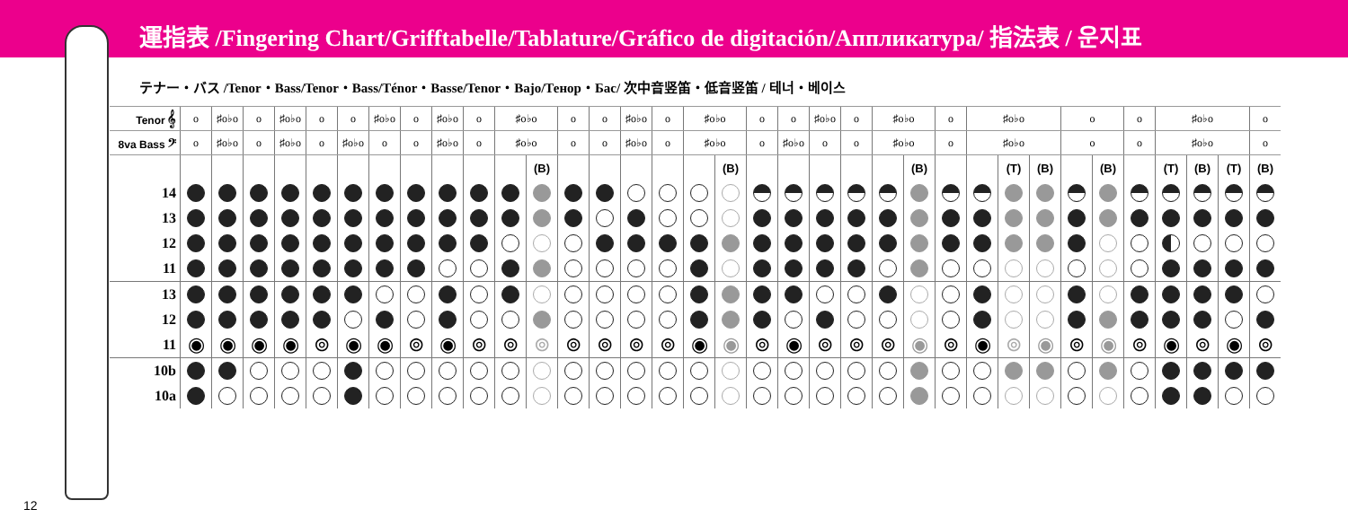運指表 /Fingering Chart/Grifftabelle/Tablature/Gráfico de digitación/Аппликатура/ 指法表 / 운지표
テナー・バス /Tenor・Bass/Tenor・Bass/Ténor・Basse/Tenor・Bajo/Тенор・Бас/ 次中音竖笛・低音竖笛 / 테너・베이스
| Tenor 𝄞 | o | ♯o♭o | o | ♯o♭o | o | o | ♯o♭o | o | ♯o♭o | o | ♯o♭o | | o | o | ♯o♭o | o | ♯o♭o | | o | o | ♯o♭o | o | ♯o♭o | | o | ♯o♭o | | | o | | o | ♯o♭o | | | o |
| 8va Bass 𝄢 | o | ♯o♭o | o | ♯o♭o | o | ♯o♭o | o | o | ♯o♭o | o | ♯o♭o | | o | o | ♯o♭o | o | ♯o♭o | | o | ♯o♭o | o | o | ♯o♭o | | o | ♯o♭o | | | o | | o | ♯o♭o | | | o |
| | | | | | | | | | | | | (B) | | | | | | (B) | | | | | | (B) | | | (T) | (B) | | (B) | | (T) | (B) | (T) | (B) |
| 14 | | | | | | | | | | | | | | | | | | | | | | | | | | | | | | | | | | | |
| 13 | | | | | | | | | | | | | | | | | | | | | | | | | | | | | | | | | | | |
| 12 | | | | | | | | | | | | | | | | | | | | | | | | | | | | | | | | | | | |
| 11 | | | | | | | | | | | | | | | | | | | | | | | | | | | | | | | | | | | |
| 13 | | | | | | | | | | | | | | | | | | | | | | | | | | | | | | | | | | | |
| 12 | | | | | | | | | | | | | | | | | | | | | | | | | | | | | | | | | | | |
| 11 | ◉ | ◉ | ◉ | ◉ | ⊚ | ◉ | ◉ | ⊚ | ◉ | ⊚ | ⊚ | ⊚ | ⊚ | ⊚ | ⊚ | ⊚ | ◉ | ◉ | ⊚ | ◉ | ⊚ | ⊚ | ⊚ | ◉ | ⊚ | ◉ | ⊚ | ◉ | ⊚ | ◉ | ⊚ | ◉ | ⊚ | ◉ | ⊚ |
| 10b | | | | | | | | | | | | | | | | | | | | | | | | | | | | | | | | | | | |
| 10a | | | | | | | | | | | | | | | | | | | | | | | | | | | | | | | | | | | |
12